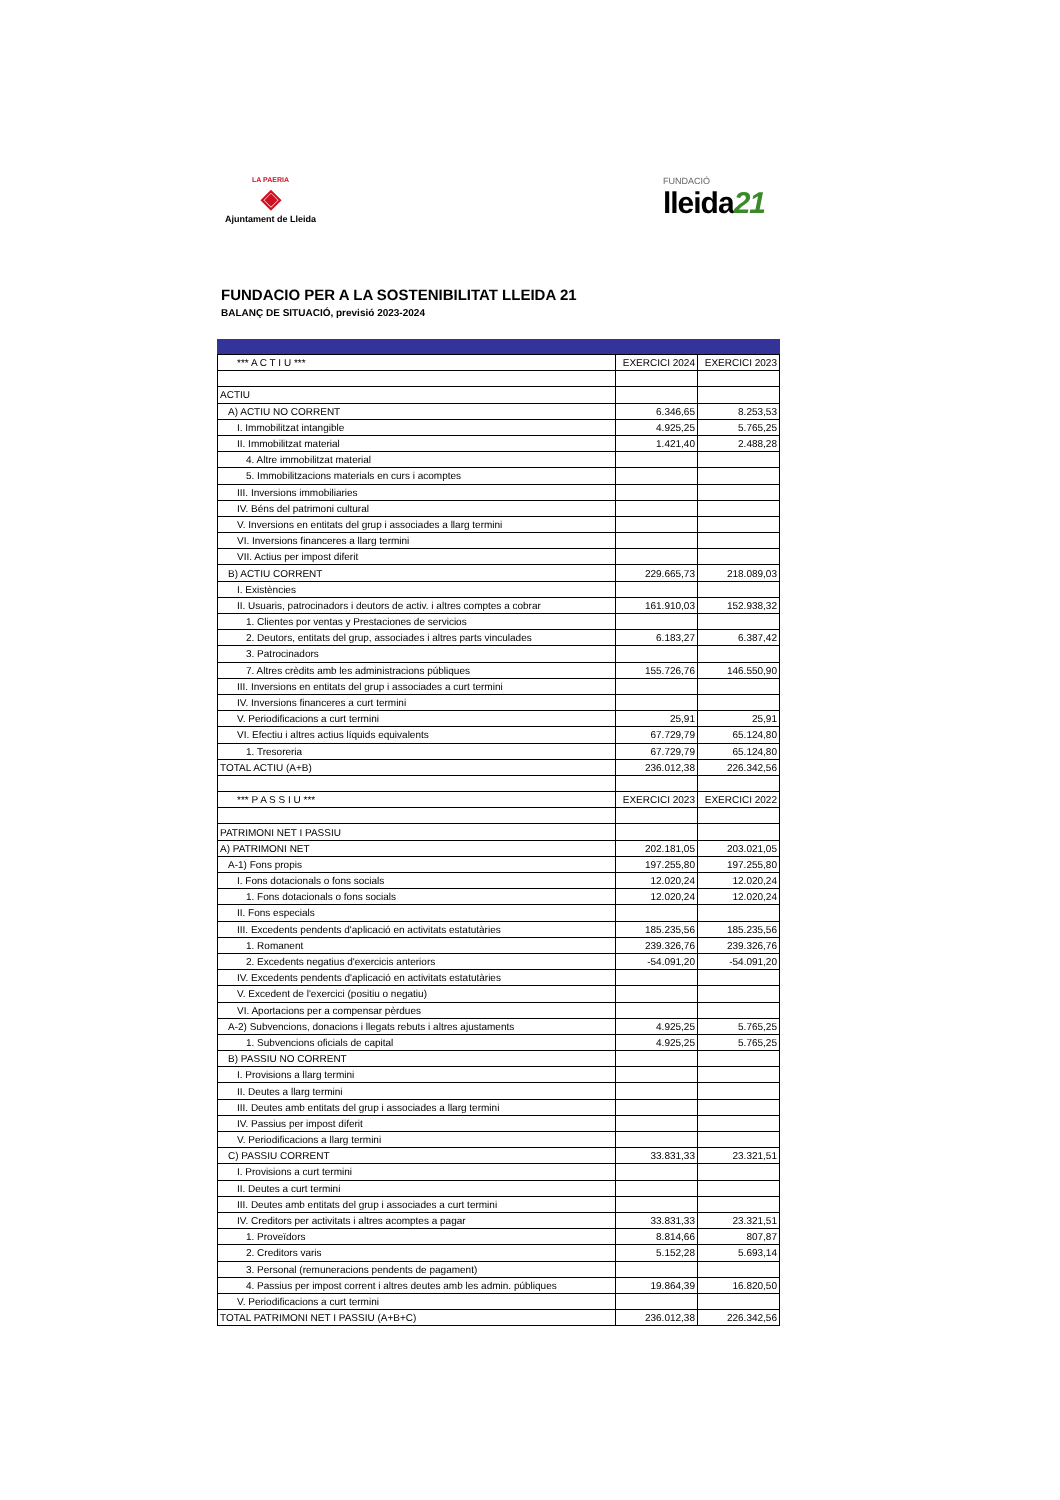LA PAERIA
◈
Ajuntament de Lleida
FUNDACIÓ
lleida21
FUNDACIO PER A LA SOSTENIBILITAT LLEIDA 21
BALANÇ DE SITUACIÓ, previsió 2023-2024
| *** A C T I U *** | EXERCICI 2024 | EXERCICI 2023 |
| ACTIU | | |
| A) ACTIU NO CORRENT | 6.346,65 | 8.253,53 |
| I. Immobilitzat intangible | 4.925,25 | 5.765,25 |
| II. Immobilitzat material | 1.421,40 | 2.488,28 |
| 4. Altre immobilitzat material | | |
| 5. Immobilitzacions materials en curs i acomptes | | |
| III. Inversions immobiliaries | | |
| IV. Béns del patrimoni cultural | | |
| V. Inversions en entitats del grup i associades a llarg termini | | |
| VI. Inversions financeres a llarg termini | | |
| VII. Actius per impost diferit | | |
| B) ACTIU CORRENT | 229.665,73 | 218.089,03 |
| I. Existències | | |
| II. Usuaris, patrocinadors i deutors de activ. i altres comptes a cobrar | 161.910,03 | 152.938,32 |
| 1. Clientes por ventas y Prestaciones de servicios | | |
| 2. Deutors, entitats del grup, associades i altres parts vinculades | 6.183,27 | 6.387,42 |
| 3. Patrocinadors | | |
| 7. Altres crèdits amb les administracions públiques | 155.726,76 | 146.550,90 |
| III. Inversions en entitats del grup i associades a curt termini | | |
| IV. Inversions financeres a curt termini | | |
| V. Periodificacions a curt termini | 25,91 | 25,91 |
| VI. Efectiu i altres actius líquids equivalents | 67.729,79 | 65.124,80 |
| 1. Tresoreria | 67.729,79 | 65.124,80 |
| TOTAL ACTIU (A+B) | 236.012,38 | 226.342,56 |
| *** P A S S I U *** | EXERCICI 2023 | EXERCICI 2022 |
| PATRIMONI NET I PASSIU | | |
| A) PATRIMONI NET | 202.181,05 | 203.021,05 |
| A-1) Fons propis | 197.255,80 | 197.255,80 |
| I. Fons dotacionals o fons socials | 12.020,24 | 12.020,24 |
| 1. Fons dotacionals o fons socials | 12.020,24 | 12.020,24 |
| II. Fons especials | | |
| III. Excedents pendents d'aplicació en activitats estatutàries | 185.235,56 | 185.235,56 |
| 1. Romanent | 239.326,76 | 239.326,76 |
| 2. Excedents negatius d'exercicis anteriors | -54.091,20 | -54.091,20 |
| IV. Excedents pendents d'aplicació en activitats estatutàries | | |
| V. Excedent de l'exercici (positiu o negatiu) | | |
| VI. Aportacions per a compensar pèrdues | | |
| A-2) Subvencions, donacions i llegats rebuts i altres ajustaments | 4.925,25 | 5.765,25 |
| 1. Subvencions oficials de capital | 4.925,25 | 5.765,25 |
| B) PASSIU NO CORRENT | | |
| I. Provisions a llarg termini | | |
| II. Deutes a llarg termini | | |
| III. Deutes amb entitats del grup i associades a llarg termini | | |
| IV. Passius per impost diferit | | |
| V. Periodificacions a llarg termini | | |
| C) PASSIU CORRENT | 33.831,33 | 23.321,51 |
| I. Provisions a curt termini | | |
| II. Deutes a curt termini | | |
| III. Deutes amb entitats del grup i associades a curt termini | | |
| IV. Creditors per activitats i altres acomptes a pagar | 33.831,33 | 23.321,51 |
| 1. Proveïdors | 8.814,66 | 807,87 |
| 2. Creditors varis | 5.152,28 | 5.693,14 |
| 3. Personal (remuneracions pendents de pagament) | | |
| 4. Passius per impost corrent i altres deutes amb les admin. públiques | 19.864,39 | 16.820,50 |
| V. Periodificacions a curt termini | | |
| TOTAL PATRIMONI NET I PASSIU (A+B+C) | 236.012,38 | 226.342,56 |